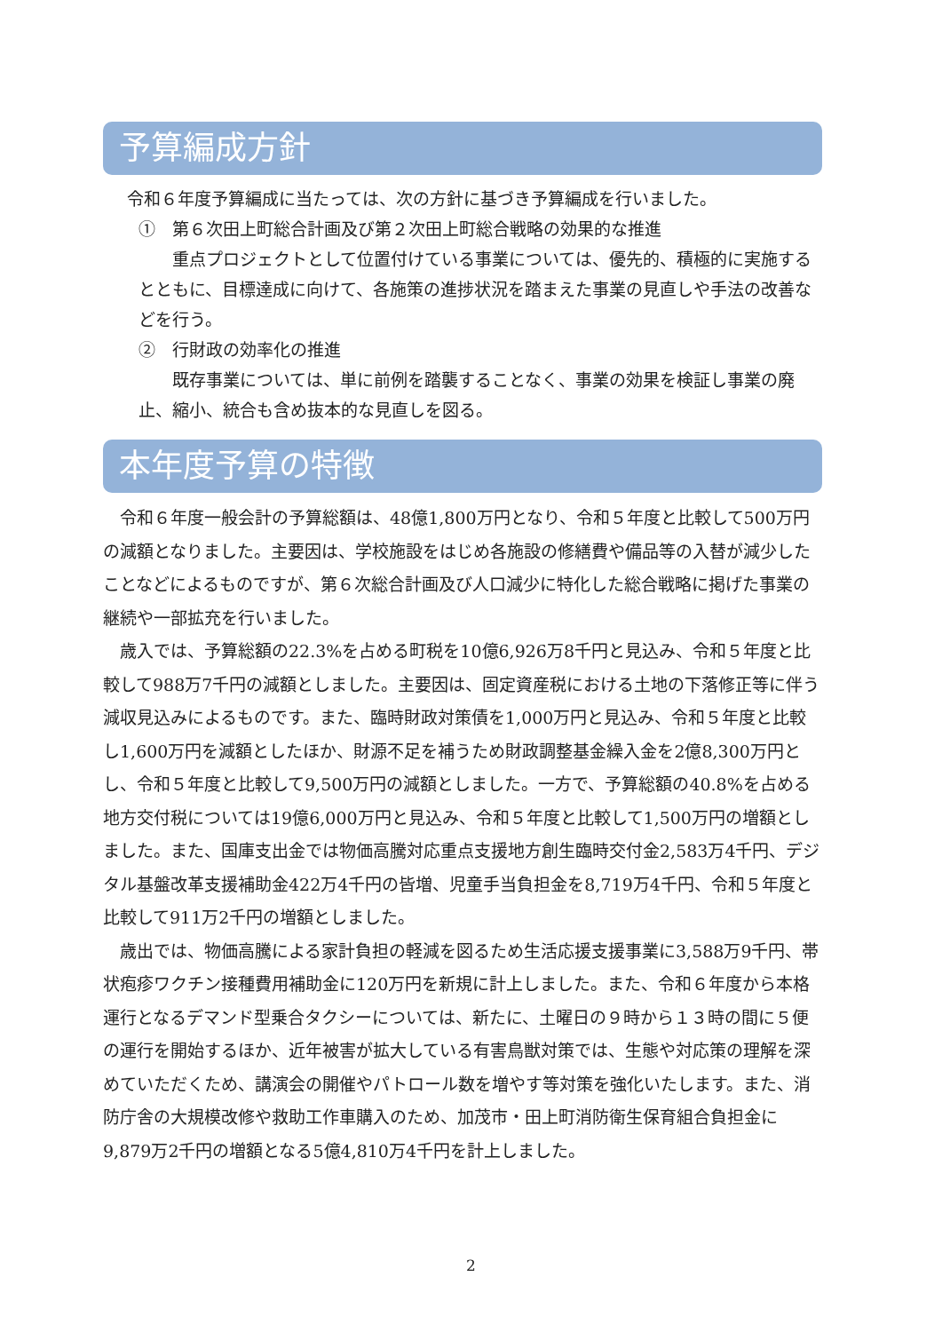予算編成方針
令和６年度予算編成に当たっては、次の方針に基づき予算編成を行いました。
①　第６次田上町総合計画及び第２次田上町総合戦略の効果的な推進
　重点プロジェクトとして位置付けている事業については、優先的、積極的に実施するとともに、目標達成に向けて、各施策の進捗状況を踏まえた事業の見直しや手法の改善などを行う。
②　行財政の効率化の推進
　既存事業については、単に前例を踏襲することなく、事業の効果を検証し事業の廃止、縮小、統合も含め抜本的な見直しを図る。
本年度予算の特徴
令和６年度一般会計の予算総額は、48億1,800万円となり、令和５年度と比較して500万円の減額となりました。主要因は、学校施設をはじめ各施設の修繕費や備品等の入替が減少したことなどによるものですが、第６次総合計画及び人口減少に特化した総合戦略に掲げた事業の継続や一部拡充を行いました。
歳入では、予算総額の22.3%を占める町税を10億6,926万8千円と見込み、令和５年度と比較して988万7千円の減額としました。主要因は、固定資産税における土地の下落修正等に伴う減収見込みによるものです。また、臨時財政対策債を1,000万円と見込み、令和５年度と比較し1,600万円を減額としたほか、財源不足を補うため財政調整基金繰入金を2億8,300万円とし、令和５年度と比較して9,500万円の減額としました。一方で、予算総額の40.8%を占める地方交付税については19億6,000万円と見込み、令和５年度と比較して1,500万円の増額としました。また、国庫支出金では物価高騰対応重点支援地方創生臨時交付金2,583万4千円、デジタル基盤改革支援補助金422万4千円の皆増、児童手当負担金を8,719万4千円、令和５年度と比較して911万2千円の増額としました。
歳出では、物価高騰による家計負担の軽減を図るため生活応援支援事業に3,588万9千円、帯状疱疹ワクチン接種費用補助金に120万円を新規に計上しました。また、令和６年度から本格運行となるデマンド型乗合タクシーについては、新たに、土曜日の９時から１３時の間に５便の運行を開始するほか、近年被害が拡大している有害鳥獣対策では、生態や対応策の理解を深めていただくため、講演会の開催やパトロール数を増やす等対策を強化いたします。また、消防庁舎の大規模改修や救助工作車購入のため、加茂市・田上町消防衛生保育組合負担金に9,879万2千円の増額となる5億4,810万4千円を計上しました。
2